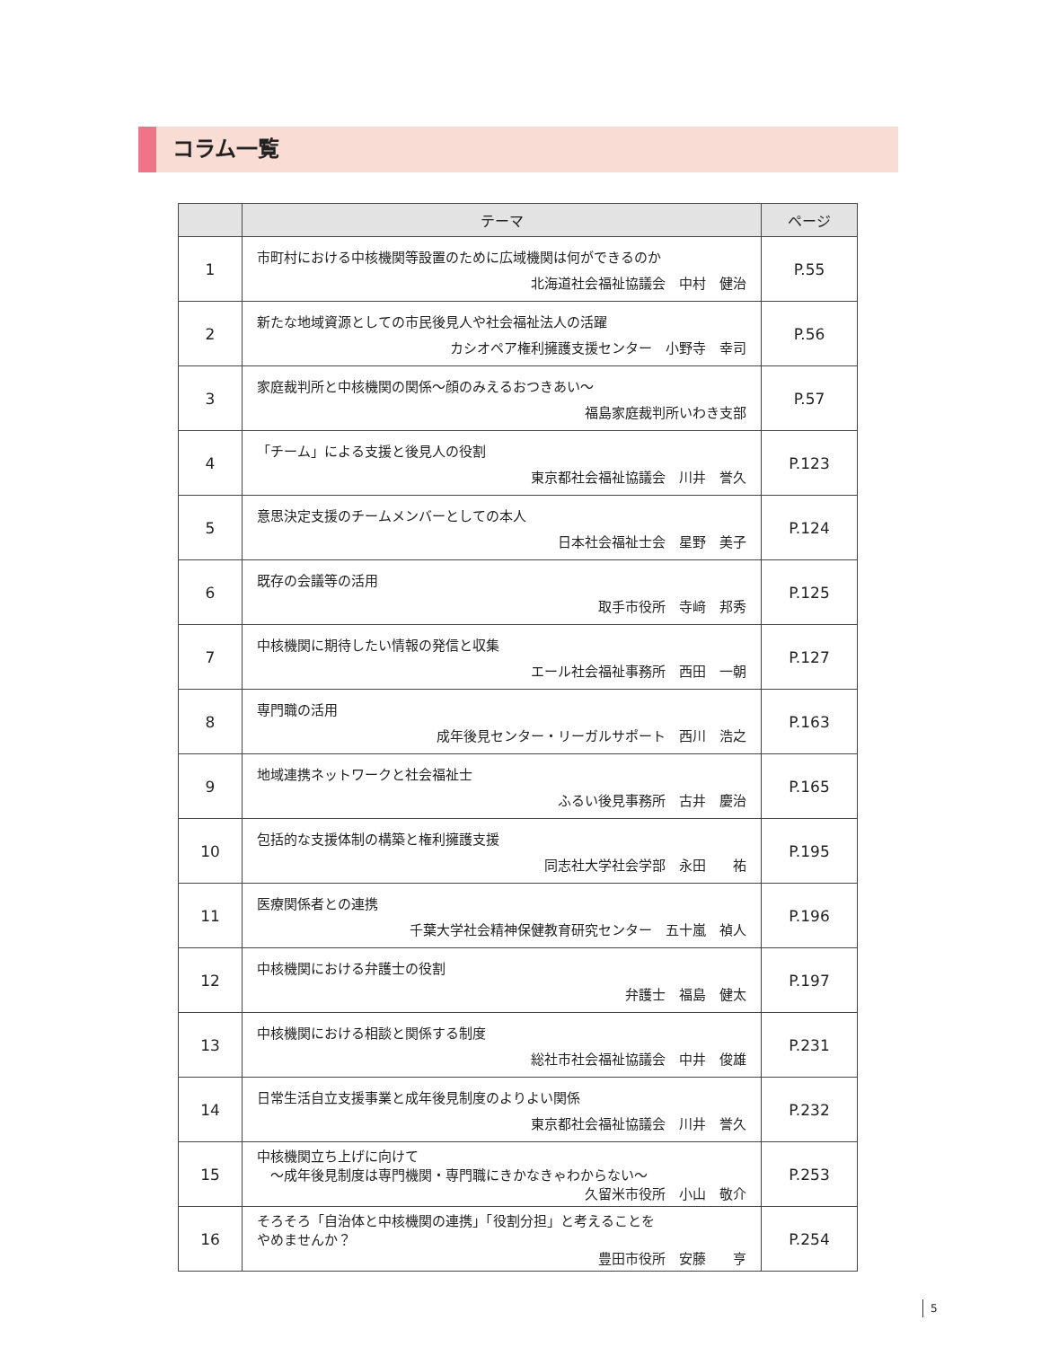コラム一覧
| | テーマ | ページ |
| --- | --- | --- |
| 1 | 市町村における中核機関等設置のために広域機関は何ができるのか 北海道社会福祉協議会 中村 健治 | P.55 |
| 2 | 新たな地域資源としての市民後見人や社会福祉法人の活躍 カシオペア権利擁護支援センター 小野寺 幸司 | P.56 |
| 3 | 家庭裁判所と中核機関の関係～顔のみえるおつきあい～ 福島家庭裁判所いわき支部 | P.57 |
| 4 | 「チーム」による支援と後見人の役割 東京都社会福祉協議会 川井 誉久 | P.123 |
| 5 | 意思決定支援のチームメンバーとしての本人 日本社会福祉士会 星野 美子 | P.124 |
| 6 | 既存の会議等の活用 取手市役所 寺﨑 邦秀 | P.125 |
| 7 | 中核機関に期待したい情報の発信と収集 エール社会福祉事務所 西田 一朝 | P.127 |
| 8 | 専門職の活用 成年後見センター・リーガルサポート 西川 浩之 | P.163 |
| 9 | 地域連携ネットワークと社会福祉士 ふるい後見事務所 古井 慶治 | P.165 |
| 10 | 包括的な支援体制の構築と権利擁護支援 同志社大学社会学部 永田 祐 | P.195 |
| 11 | 医療関係者との連携 千葉大学社会精神保健教育研究センター 五十嵐 禎人 | P.196 |
| 12 | 中核機関における弁護士の役割 弁護士 福島 健太 | P.197 |
| 13 | 中核機関における相談と関係する制度 総社市社会福祉協議会 中井 俊雄 | P.231 |
| 14 | 日常生活自立支援事業と成年後見制度のよりよい関係 東京都社会福祉協議会 川井 誉久 | P.232 |
| 15 | 中核機関立ち上げに向けて ～成年後見制度は専門機関・専門職にきかなきゃわからない～ 久留米市役所 小山 敬介 | P.253 |
| 16 | そろそろ「自治体と中核機関の連携」「役割分担」と考えることを やめませんか？ 豊田市役所 安藤 亨 | P.254 |
5